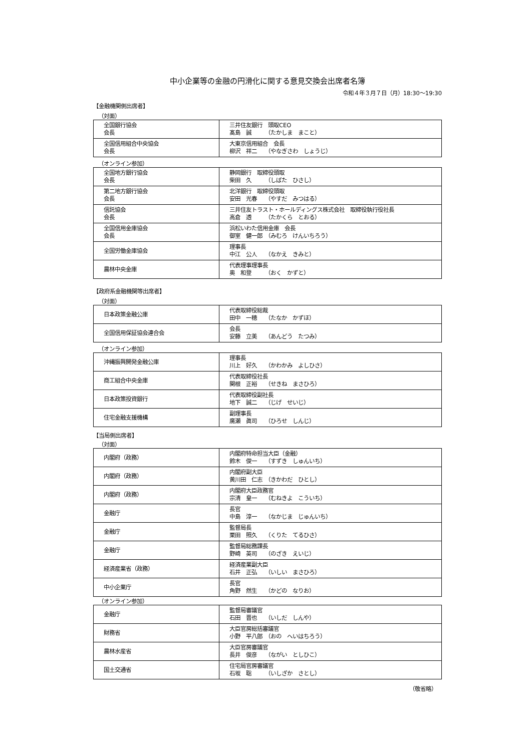中小企業等の金融の円滑化に関する意見交換会出席者名簿
令和４年３月７日（月）18:30〜19:30
【金融機関側出席者】
（対面）
| 全国銀行協会 会長 | 三井住友銀行 頭取CEO 髙島 誠 （たかしま まこと） |
| 全国信用組合中央協会 会長 | 大東京信用組合 会長 柳沢 祥二 （やなぎさわ しょうじ） |
（オンライン参加）
| 全国地方銀行協会 会長 | 静岡銀行 取締役頭取 柴田 久 （しばた ひさし） |
| 第二地方銀行協会 会長 | 北洋銀行 取締役頭取 安田 光春 （やすだ みつはる） |
| 信託協会 会長 | 三井住友トラスト・ホールディングス株式会社 取締役執行役社長 高倉 透 （たかくら とおる） |
| 全国信用金庫協会 会長 | 浜松いわた信用金庫 会長 御室 健一郎 （みむろ けんいちろう） |
| 全国労働金庫協会 | 理事長 中江 公人 （なかえ きみと） |
| 農林中央金庫 | 代表理事理事長 奥 和登 （おく かずと） |
【政府系金融機関等出席者】
（対面）
| 日本政策金融公庫 | 代表取締役総裁 田中 一穂 （たなか かずほ） |
| 全国信用保証協会連合会 | 会長 安藤 立美 （あんどう たつみ） |
（オンライン参加）
| 沖縄振興開発金融公庫 | 理事長 川上 好久 （かわかみ よしひさ） |
| 商工組合中央金庫 | 代表取締役社長 関根 正裕 （せきね まさひろ） |
| 日本政策投資銀行 | 代表取締役副社長 地下 誠二 （じげ せいじ） |
| 住宅金融支援機構 | 副理事長 廣瀬 眞司 （ひろせ しんじ） |
【当局側出席者】
（対面）
| 内閣府（政務） | 内閣府特命担当大臣（金融） 鈴木 俊一 （すずき しゅんいち） |
| 内閣府（政務） | 内閣府副大臣 黄川田 仁志 （きかわだ ひとし） |
| 内閣府（政務） | 内閣府大臣政務官 宗清 皇一 （むねきよ こういち） |
| 金融庁 | 長官 中島 淳一 （なかじま じゅんいち） |
| 金融庁 | 監督局長 栗田 照久 （くりた てるひさ） |
| 金融庁 | 監督局総務課長 野崎 英司 （のざき えいじ） |
| 経済産業省（政務） | 経済産業副大臣 石井 正弘 （いしい まさひろ） |
| 中小企業庁 | 長官 角野 然生 （かどの なりお） |
（オンライン参加）
| 金融庁 | 監督局審議官 石田 晋也 （いしだ しんや） |
| 財務省 | 大臣官房総括審議官 小野 平八郎 （おの へいはちろう） |
| 農林水産省 | 大臣官房審議官 長井 俊彦 （ながい としひこ） |
| 国土交通省 | 住宅局官房審議官 石坂 聡 （いしざか さとし） |
（敬省略）